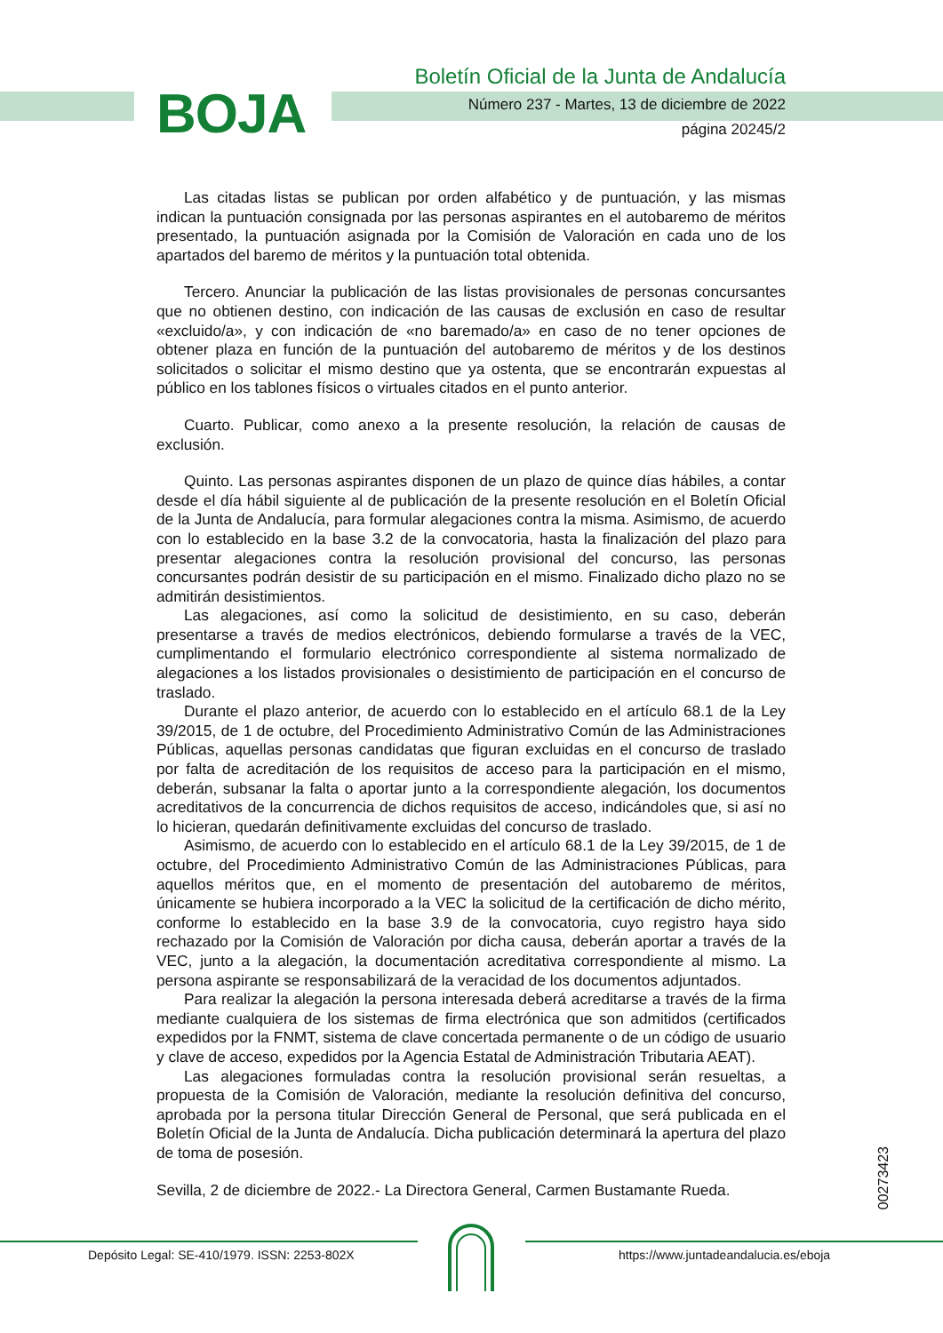BOJA
Boletín Oficial de la Junta de Andalucía
Número 237 - Martes, 13 de diciembre de 2022
página 20245/2
Las citadas listas se publican por orden alfabético y de puntuación, y las mismas indican la puntuación consignada por las personas aspirantes en el autobaremo de méritos presentado, la puntuación asignada por la Comisión de Valoración en cada uno de los apartados del baremo de méritos y la puntuación total obtenida.
Tercero. Anunciar la publicación de las listas provisionales de personas concursantes que no obtienen destino, con indicación de las causas de exclusión en caso de resultar «excluido/a», y con indicación de «no baremado/a» en caso de no tener opciones de obtener plaza en función de la puntuación del autobaremo de méritos y de los destinos solicitados o solicitar el mismo destino que ya ostenta, que se encontrarán expuestas al público en los tablones físicos o virtuales citados en el punto anterior.
Cuarto. Publicar, como anexo a la presente resolución, la relación de causas de exclusión.
Quinto. Las personas aspirantes disponen de un plazo de quince días hábiles, a contar desde el día hábil siguiente al de publicación de la presente resolución en el Boletín Oficial de la Junta de Andalucía, para formular alegaciones contra la misma. Asimismo, de acuerdo con lo establecido en la base 3.2 de la convocatoria, hasta la finalización del plazo para presentar alegaciones contra la resolución provisional del concurso, las personas concursantes podrán desistir de su participación en el mismo. Finalizado dicho plazo no se admitirán desistimientos.
Las alegaciones, así como la solicitud de desistimiento, en su caso, deberán presentarse a través de medios electrónicos, debiendo formularse a través de la VEC, cumplimentando el formulario electrónico correspondiente al sistema normalizado de alegaciones a los listados provisionales o desistimiento de participación en el concurso de traslado.
Durante el plazo anterior, de acuerdo con lo establecido en el artículo 68.1 de la Ley 39/2015, de 1 de octubre, del Procedimiento Administrativo Común de las Administraciones Públicas, aquellas personas candidatas que figuran excluidas en el concurso de traslado por falta de acreditación de los requisitos de acceso para la participación en el mismo, deberán, subsanar la falta o aportar junto a la correspondiente alegación, los documentos acreditativos de la concurrencia de dichos requisitos de acceso, indicándoles que, si así no lo hicieran, quedarán definitivamente excluidas del concurso de traslado.
Asimismo, de acuerdo con lo establecido en el artículo 68.1 de la Ley 39/2015, de 1 de octubre, del Procedimiento Administrativo Común de las Administraciones Públicas, para aquellos méritos que, en el momento de presentación del autobaremo de méritos, únicamente se hubiera incorporado a la VEC la solicitud de la certificación de dicho mérito, conforme lo establecido en la base 3.9 de la convocatoria, cuyo registro haya sido rechazado por la Comisión de Valoración por dicha causa, deberán aportar a través de la VEC, junto a la alegación, la documentación acreditativa correspondiente al mismo. La persona aspirante se responsabilizará de la veracidad de los documentos adjuntados.
Para realizar la alegación la persona interesada deberá acreditarse a través de la firma mediante cualquiera de los sistemas de firma electrónica que son admitidos (certificados expedidos por la FNMT, sistema de clave concertada permanente o de un código de usuario y clave de acceso, expedidos por la Agencia Estatal de Administración Tributaria AEAT).
Las alegaciones formuladas contra la resolución provisional serán resueltas, a propuesta de la Comisión de Valoración, mediante la resolución definitiva del concurso, aprobada por la persona titular Dirección General de Personal, que será publicada en el Boletín Oficial de la Junta de Andalucía. Dicha publicación determinará la apertura del plazo de toma de posesión.
Sevilla, 2 de diciembre de 2022.- La Directora General, Carmen Bustamante Rueda.
00273423
Depósito Legal: SE-410/1979. ISSN: 2253-802X
https://www.juntadeandalucia.es/eboja